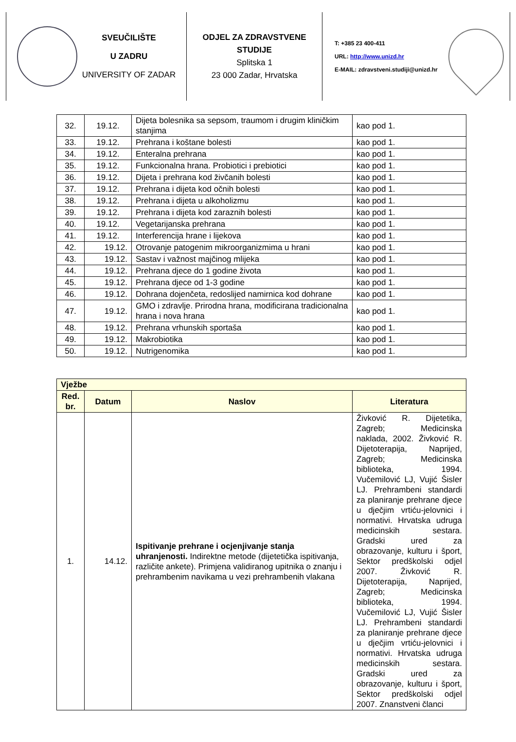SVEUČILIŠTE
U ZADRU
UNIVERSITY OF ZADAR
ODJEL ZA ZDRAVSTVENE STUDIJE
Splitska 1
23 000 Zadar, Hrvatska
T: +385 23 400-411
URL: http://www.unizd.hr
E-MAIL: zdravstveni.studiji@unizd.hr
| 32. | 19.12. | Dijeta bolesnika sa sepsom, traumom i drugim kliničkim stanjima | kao pod 1. |
| 33. | 19.12. | Prehrana i koštane bolesti | kao pod 1. |
| 34. | 19.12. | Enteralna prehrana | kao pod 1. |
| 35. | 19.12. | Funkcionalna hrana. Probiotici i prebiotici | kao pod 1. |
| 36. | 19.12. | Dijeta i prehrana kod živčanih bolesti | kao pod 1. |
| 37. | 19.12. | Prehrana i dijeta kod očnih bolesti | kao pod 1. |
| 38. | 19.12. | Prehrana i dijeta u alkoholizmu | kao pod 1. |
| 39. | 19.12. | Prehrana i dijeta kod zaraznih bolesti | kao pod 1. |
| 40. | 19.12. | Vegetarijanska prehrana | kao pod 1. |
| 41. | 19.12. | Interferencija hrane i lijekova | kao pod 1. |
| 42. | 19.12. | Otrovanje patogenim mikroorganizmima u hrani | kao pod 1. |
| 43. | 19.12. | Sastav i važnost majčinog mlijeka | kao pod 1. |
| 44. | 19.12. | Prehrana djece do 1 godine života | kao pod 1. |
| 45. | 19.12. | Prehrana djece od 1-3 godine | kao pod 1. |
| 46. | 19.12. | Dohrana dojenčeta, redoslijed namirnica kod dohrane | kao pod 1. |
| 47. | 19.12. | GMO i zdravlje. Prirodna hrana, modificirana tradicionalna hrana i nova hrana | kao pod 1. |
| 48. | 19.12. | Prehrana vrhunskih sportaša | kao pod 1. |
| 49. | 19.12. | Makrobiotika | kao pod 1. |
| 50. | 19.12. | Nutrigenomika | kao pod 1. |
| Vježbe | | | |
| --- | --- | --- | --- |
| Red. br. | Datum | Naslov | Literatura |
| 1. | 14.12. | Ispitivanje prehrane i ocjenjivanje stanja uhranjenosti. Indirektne metode (dijetetička ispitivanja, različite ankete). Primjena validiranog upitnika o znanju i prehrambenim navikama u vezi prehrambenih vlakana | Živković R. Dijetetika, Zagreb; Medicinska naklada, 2002. Živković R. Dijetoterapija, Naprijed, Zagreb; Medicinska biblioteka, 1994. Vučemilović LJ, Vujić Šisler LJ. Prehrambeni standardi za planiranje prehrane djece u dječjim vrtiću-jelovnici i normativi. Hrvatska udruga medicinskih sestara. Gradski ured za obrazovanje, kulturu i šport, Sektor predškolski odjel 2007. Živković R. Dijetoterapija, Naprijed, Zagreb; Medicinska biblioteka, 1994. Vučemilović LJ, Vujić Šisler LJ. Prehrambeni standardi za planiranje prehrane djece u dječjim vrtiću-jelovnici i normativi. Hrvatska udruga medicinskih sestara. Gradski ured za obrazovanje, kulturu i šport, Sektor predškolski odjel 2007. Znanstveni članci |